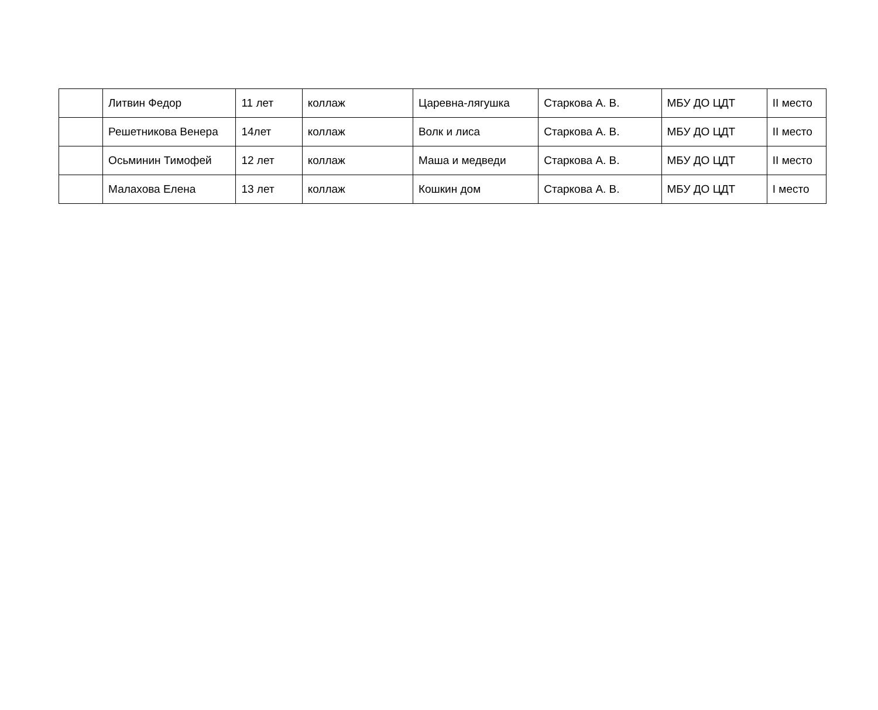| | Литвин Федор | 11 лет | коллаж | Царевна-лягушка | Старкова А. В. | МБУ ДО ЦДТ | II место |
| | Решетникова Венера | 14лет | коллаж | Волк и лиса | Старкова А. В. | МБУ ДО ЦДТ | II место |
| | Осьминин Тимофей | 12 лет | коллаж | Маша и медведи | Старкова А. В. | МБУ ДО ЦДТ | II место |
| | Малахова Елена | 13 лет | коллаж | Кошкин дом | Старкова А. В. | МБУ ДО ЦДТ | I место |